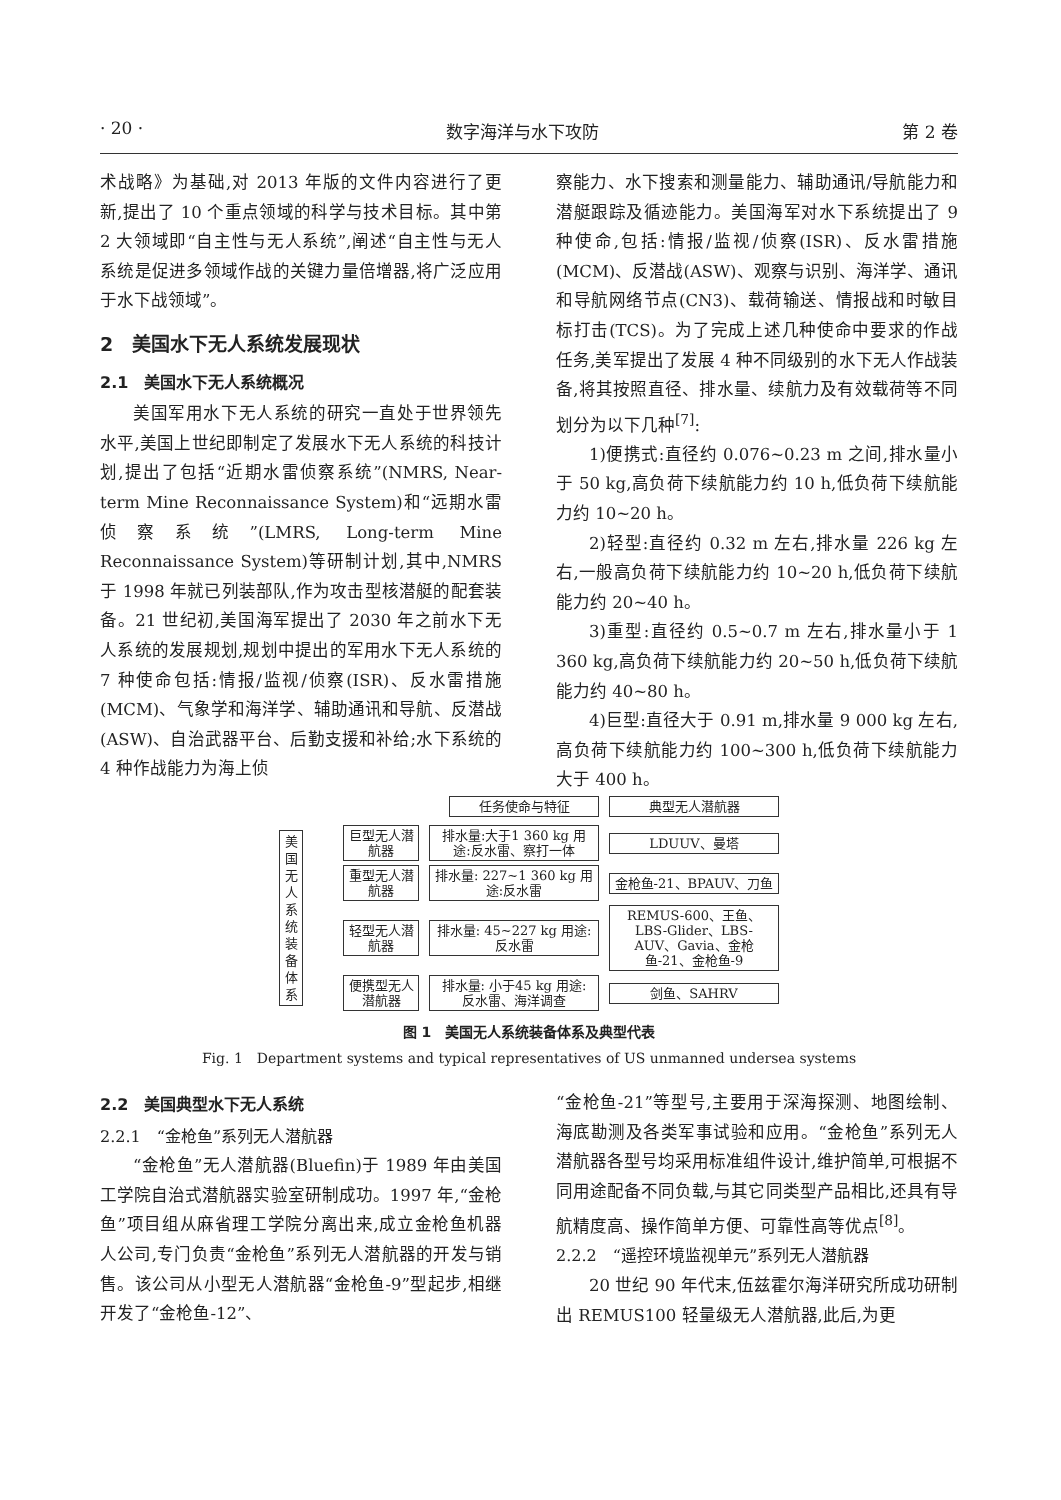· 20 · 数字海洋与水下攻防 第 2 卷
术战略》为基础,对 2013 年版的文件内容进行了更新,提出了 10 个重点领域的科学与技术目标。其中第 2 大领域即“自主性与无人系统”,阐述“自主性与无人系统是促进多领域作战的关键力量倍增器,将广泛应用于水下战领域”。
2　美国水下无人系统发展现状
2.1　美国水下无人系统概况
美国军用水下无人系统的研究一直处于世界领先水平,美国上世纪即制定了发展水下无人系统的科技计划,提出了包括“近期水雷侦察系统”(NMRS, Near-term Mine Reconnaissance System)和“远期水雷侦察系统”(LMRS, Long-term Mine Reconnaissance System)等研制计划,其中,NMRS 于 1998 年就已列装部队,作为攻击型核潜艇的配套装备。21 世纪初,美国海军提出了 2030 年之前水下无人系统的发展规划,规划中提出的军用水下无人系统的 7 种使命包括:情报/监视/侦察(ISR)、反水雷措施(MCM)、气象学和海洋学、辅助通讯和导航、反潜战(ASW)、自治武器平台、后勤支援和补给;水下系统的 4 种作战能力为海上侦
察能力、水下搜索和测量能力、辅助通讯/导航能力和潜艇跟踪及循迹能力。美国海军对水下系统提出了 9 种使命,包括:情报/监视/侦察(ISR)、反水雷措施(MCM)、反潜战(ASW)、观察与识别、海洋学、通讯和导航网络节点(CN3)、载荷输送、情报战和时敏目标打击(TCS)。为了完成上述几种使命中要求的作战任务,美军提出了发展 4 种不同级别的水下无人作战装备,将其按照直径、排水量、续航力及有效载荷等不同划分为以下几种<sup>[7]</sup>:
1)便携式:直径约 0.076~0.23 m 之间,排水量小于 50 kg,高负荷下续航能力约 10 h,低负荷下续航能力约 10~20 h。
2)轻型:直径约 0.32 m 左右,排水量 226 kg 左右,一般高负荷下续航能力约 10~20 h,低负荷下续航能力约 20~40 h。
3)重型:直径约 0.5~0.7 m 左右,排水量小于 1 360 kg,高负荷下续航能力约 20~50 h,低负荷下续航能力约 40~80 h。
4)巨型:直径大于 0.91 m,排水量 9 000 kg 左右,高负荷下续航能力约 100~300 h,低负荷下续航能力大于 400 h。
任务使命与特征 典型无人潜航器
美国无人系统装备体系
巨型无人潜航器
排水量:大于1 360 kg 用途:反水雷、察打一体
LDUUV、曼塔
重型无人潜航器
排水量: 227~1 360 kg 用途:反水雷
金枪鱼-21、BPAUV、刀鱼
轻型无人潜航器
排水量: 45~227 kg 用途:反水雷
REMUS-600、王鱼、LBS-Glider、LBS-AUV、Gavia、金枪鱼-21、金枪鱼-9
便携型无人潜航器
排水量: 小于45 kg 用途: 反水雷、海洋调查
剑鱼、SAHRV
图 1　美国无人系统装备体系及典型代表
Fig. 1　Department systems and typical representatives of US unmanned undersea systems
2.2　美国典型水下无人系统
2.2.1　“金枪鱼”系列无人潜航器
“金枪鱼”无人潜航器(Bluefin)于 1989 年由美国工学院自治式潜航器实验室研制成功。1997 年,“金枪鱼”项目组从麻省理工学院分离出来,成立金枪鱼机器人公司,专门负责“金枪鱼”系列无人潜航器的开发与销售。该公司从小型无人潜航器“金枪鱼-9”型起步,相继开发了“金枪鱼-12”、
“金枪鱼-21”等型号,主要用于深海探测、地图绘制、海底勘测及各类军事试验和应用。“金枪鱼”系列无人潜航器各型号均采用标准组件设计,维护简单,可根据不同用途配备不同负载,与其它同类型产品相比,还具有导航精度高、操作简单方便、可靠性高等优点<sup>[8]</sup>。
2.2.2　“遥控环境监视单元”系列无人潜航器
20 世纪 90 年代末,伍兹霍尔海洋研究所成功研制出 REMUS100 轻量级无人潜航器,此后,为更